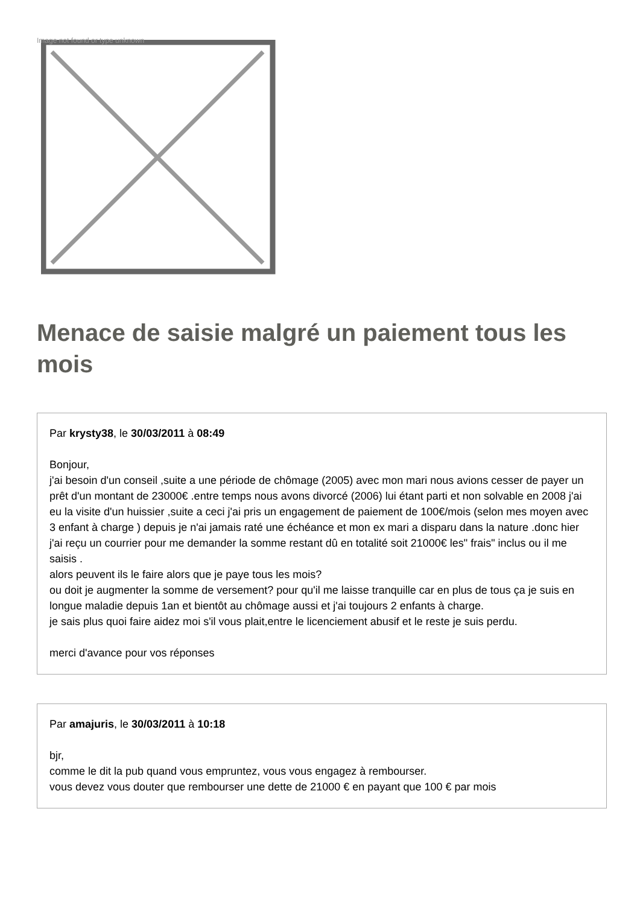Image not found or type unknown
Menace de saisie malgré un paiement tous les mois
Par krysty38, le 30/03/2011 à 08:49
Bonjour,
j'ai besoin d'un conseil ,suite a une période de chômage (2005) avec mon mari nous avions cesser de payer un prêt d'un montant de 23000€ .entre temps nous avons divorcé (2006) lui étant parti et non solvable en 2008 j'ai eu la visite d'un huissier ,suite a ceci j'ai pris un engagement de paiement de 100€/mois (selon mes moyen avec 3 enfant à charge ) depuis je n'ai jamais raté une échéance et mon ex mari a disparu dans la nature .donc hier j'ai reçu un courrier pour me demander la somme restant dû en totalité soit 21000€ les" frais" inclus ou il me saisis .
alors peuvent ils le faire alors que je paye tous les mois?
ou doit je augmenter la somme de versement? pour qu'il me laisse tranquille car en plus de tous ça je suis en longue maladie depuis 1an et bientôt au chômage aussi et j'ai toujours 2 enfants à charge.
je sais plus quoi faire aidez moi s'il vous plait,entre le licenciement abusif et le reste je suis perdu.
merci d'avance pour vos réponses
Par amajuris, le 30/03/2011 à 10:18
bjr,
comme le dit la pub quand vous empruntez, vous vous engagez à rembourser.
vous devez vous douter que rembourser une dette de 21000 € en payant que 100 € par mois